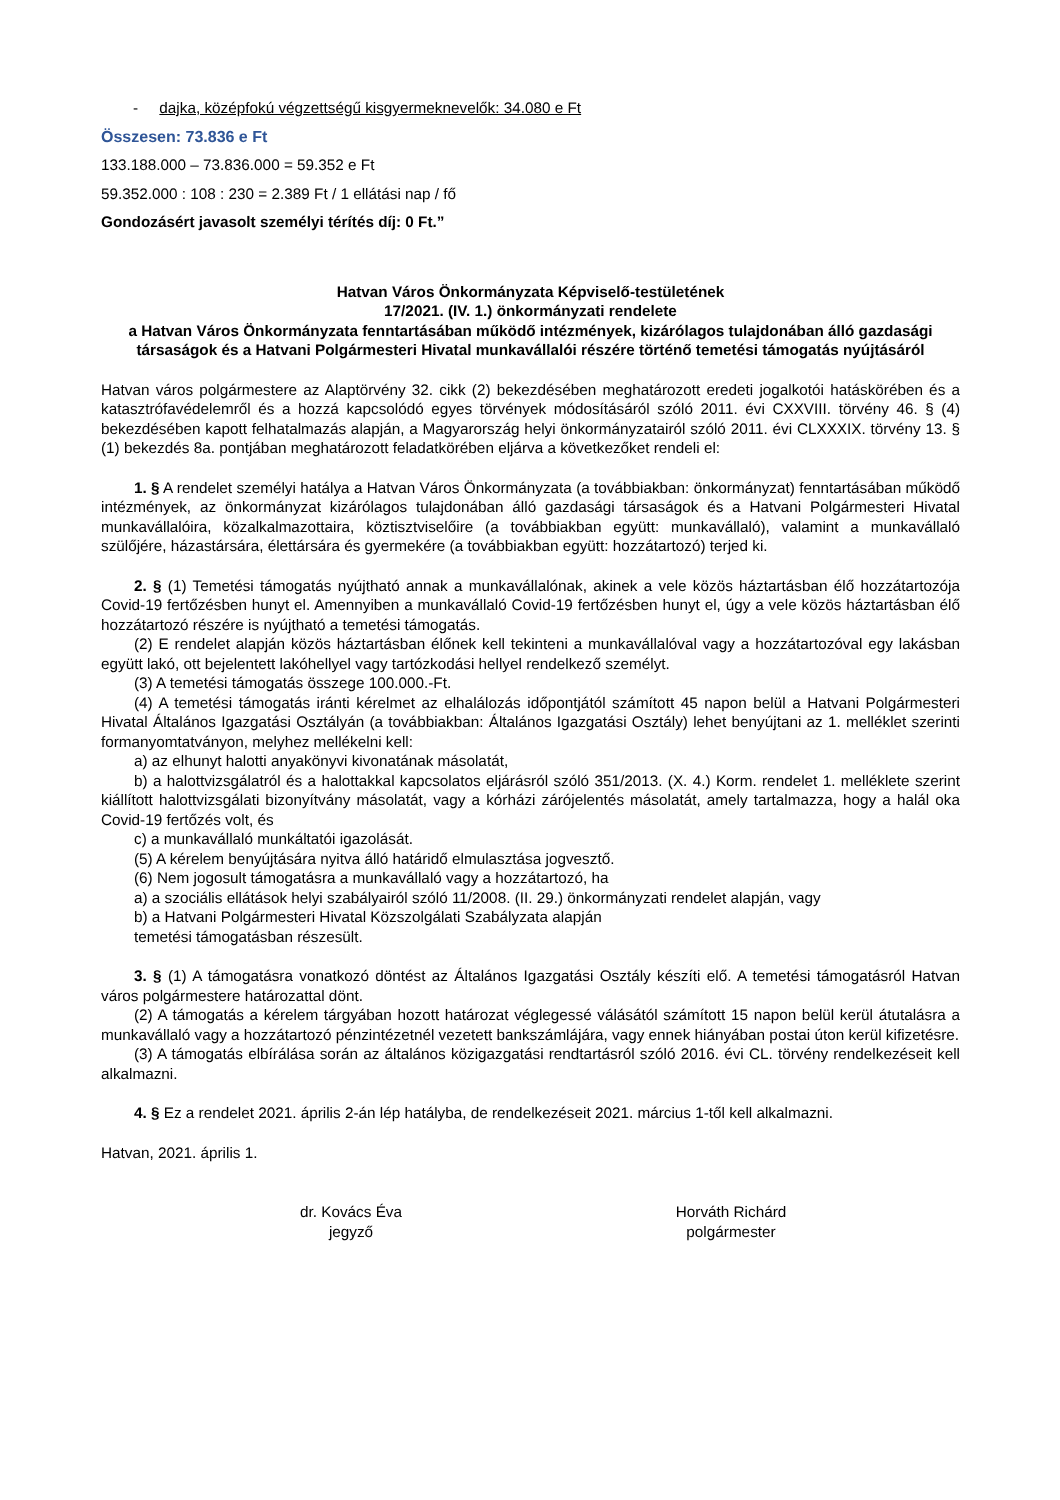- dajka, középfokú végzettségű kisgyermeknevelők: 34.080 e Ft
Összesen: 73.836 e Ft
133.188.000 – 73.836.000 = 59.352 e Ft
59.352.000 : 108 : 230 = 2.389 Ft / 1 ellátási nap / fő
Gondozásért javasolt személyi térítés díj: 0 Ft.”
Hatvan Város Önkormányzata Képviselő-testületének
17/2021. (IV. 1.) önkormányzati rendelete
a Hatvan Város Önkormányzata fenntartásában működő intézmények, kizárólagos tulajdonában álló gazdasági társaságok és a Hatvani Polgármesteri Hivatal munkavállalói részére történő temetési támogatás nyújtásáról
Hatvan város polgármestere az Alaptörvény 32. cikk (2) bekezdésében meghatározott eredeti jogalkotói hatáskörében és a katasztrófavédelemről és a hozzá kapcsolódó egyes törvények módosításáról szóló 2011. évi CXXVIII. törvény 46. § (4) bekezdésében kapott felhatalmazás alapján, a Magyarország helyi önkormányzatairól szóló 2011. évi CLXXXIX. törvény 13. § (1) bekezdés 8a. pontjában meghatározott feladatkörében eljárva a következőket rendeli el:
1. § A rendelet személyi hatálya a Hatvan Város Önkormányzata (a továbbiakban: önkormányzat) fenntartásában működő intézmények, az önkormányzat kizárólagos tulajdonában álló gazdasági társaságok és a Hatvani Polgármesteri Hivatal munkavállalóira, közalkalmazottaira, köztisztviselőire (a továbbiakban együtt: munkavállaló), valamint a munkavállaló szülőjére, házastársára, élettársára és gyermekére (a továbbiakban együtt: hozzátartozó) terjed ki.
2. § (1) Temetési támogatás nyújtható annak a munkavállalónak, akinek a vele közös háztartásban élő hozzátartozója Covid-19 fertőzésben hunyt el. Amennyiben a munkavállaló Covid-19 fertőzésben hunyt el, úgy a vele közös háztartásban élő hozzátartozó részére is nyújtható a temetési támogatás.
(2) E rendelet alapján közös háztartásban élőnek kell tekinteni a munkavállalóval vagy a hozzátartozóval egy lakásban együtt lakó, ott bejelentett lakóhellyel vagy tartózkodási hellyel rendelkező személyt.
(3) A temetési támogatás összege 100.000.-Ft.
(4) A temetési támogatás iránti kérelmet az elhalálozás időpontjától számított 45 napon belül a Hatvani Polgármesteri Hivatal Általános Igazgatási Osztályán (a továbbiakban: Általános Igazgatási Osztály) lehet benyújtani az 1. melléklet szerinti formanyomtatványon, melyhez mellékelni kell:
a) az elhunyt halotti anyakönyvi kivonatának másolatát,
b) a halottvizsgálatról és a halottakkal kapcsolatos eljárásról szóló 351/2013. (X. 4.) Korm. rendelet 1. melléklete szerint kiállított halottvizsgálati bizonyítvány másolatát, vagy a kórházi zárójelentés másolatát, amely tartalmazza, hogy a halál oka Covid-19 fertőzés volt, és
c) a munkavállaló munkáltatói igazolását.
(5) A kérelem benyújtására nyitva álló határidő elmulasztása jogvesztő.
(6) Nem jogosult támogatásra a munkavállaló vagy a hozzátartozó, ha
a) a szociális ellátások helyi szabályairól szóló 11/2008. (II. 29.) önkormányzati rendelet alapján, vagy
b) a Hatvani Polgármesteri Hivatal Közszolgálati Szabályzata alapján
temetési támogatásban részesült.
3. § (1) A támogatásra vonatkozó döntést az Általános Igazgatási Osztály készíti elő. A temetési támogatásról Hatvan város polgármestere határozattal dönt.
(2) A támogatás a kérelem tárgyában hozott határozat véglegessé válásától számított 15 napon belül kerül átutalásra a munkavállaló vagy a hozzátartozó pénzintézetnél vezetett bankszámlájára, vagy ennek hiányában postai úton kerül kifizetésre.
(3) A támogatás elbírálása során az általános közigazgatási rendtartásról szóló 2016. évi CL. törvény rendelkezéseit kell alkalmazni.
4. § Ez a rendelet 2021. április 2-án lép hatályba, de rendelkezéseit 2021. március 1-től kell alkalmazni.
Hatvan, 2021. április 1.
dr. Kovács Éva
jegyző
Horváth Richárd
polgármester